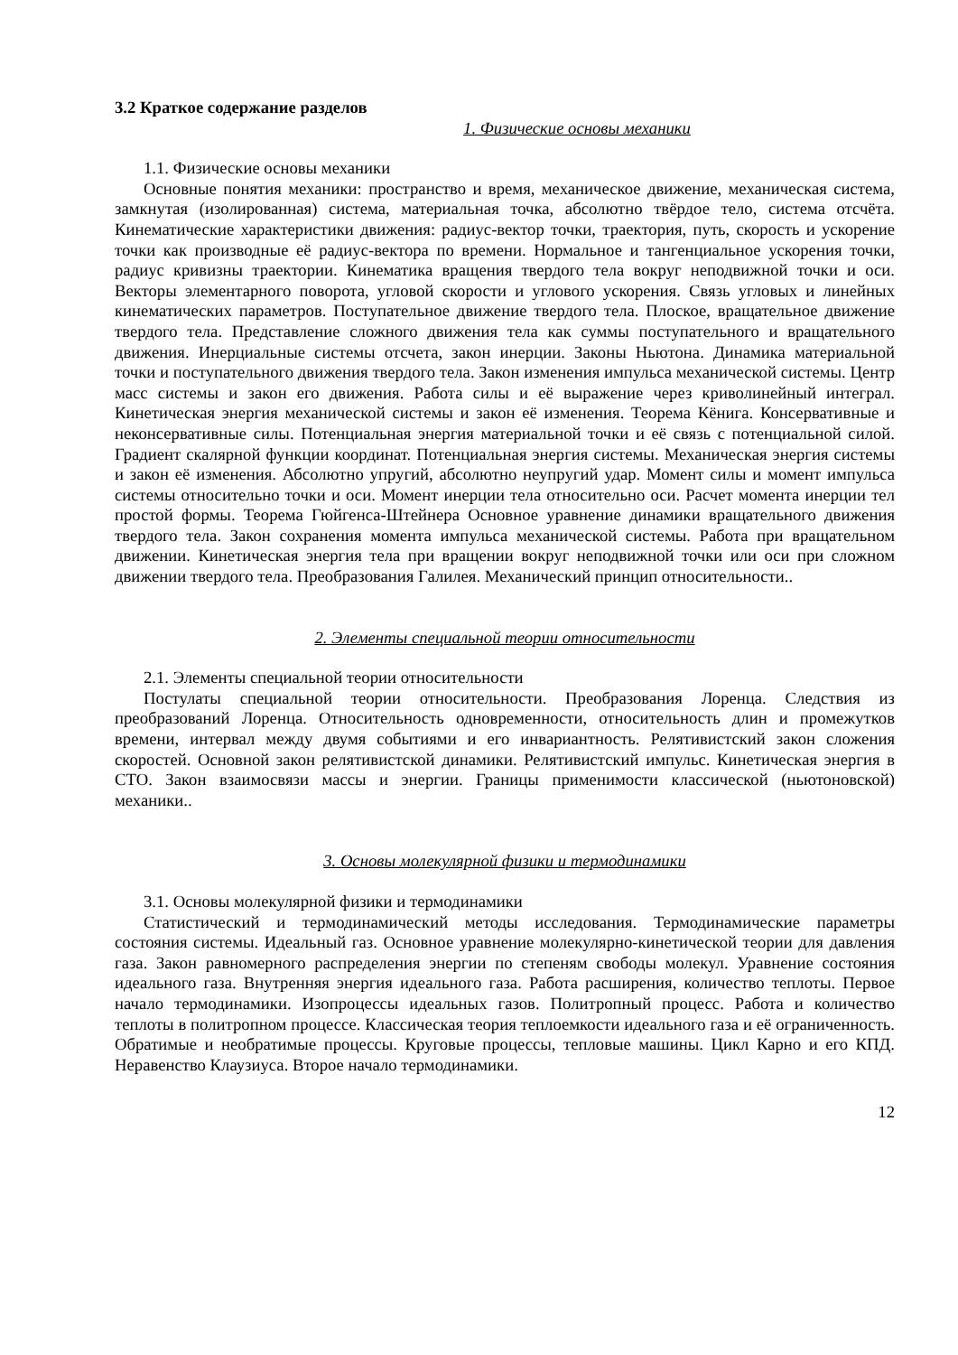3.2 Краткое содержание разделов
1. Физические основы механики
1.1. Физические основы механики
Основные понятия механики: пространство и время, механическое движение, механическая система, замкнутая (изолированная) система, материальная точка, абсолютно твёрдое тело, система отсчёта. Кинематические характеристики движения: радиус-вектор точки, траектория, путь, скорость и ускорение точки как производные её радиус-вектора по времени. Нормальное и тангенциальное ускорения точки, радиус кривизны траектории. Кинематика вращения твердого тела вокруг неподвижной точки и оси. Векторы элементарного поворота, угловой скорости и углового ускорения. Связь угловых и линейных кинематических параметров. Поступательное движение твердого тела. Плоское, вращательное движение твердого тела. Представление сложного движения тела как суммы поступательного и вращательного движения. Инерциальные системы отсчета, закон инерции. Законы Ньютона. Динамика материальной точки и поступательного движения твердого тела. Закон изменения импульса механической системы. Центр масс системы и закон его движения. Работа силы и её выражение через криволинейный интеграл. Кинетическая энергия механической системы и закон её изменения. Теорема Кёнига. Консервативные и неконсервативные силы. Потенциальная энергия материальной точки и её связь с потенциальной силой. Градиент скалярной функции координат. Потенциальная энергия системы. Механическая энергия системы и закон её изменения. Абсолютно упругий, абсолютно неупругий удар. Момент силы и момент импульса системы относительно точки и оси. Момент инерции тела относительно оси. Расчет момента инерции тел простой формы. Теорема Гюйгенса-Штейнера Основное уравнение динамики вращательного движения твердого тела. Закон сохранения момента импульса механической системы. Работа при вращательном движении. Кинетическая энергия тела при вращении вокруг неподвижной точки или оси при сложном движении твердого тела. Преобразования Галилея. Механический принцип относительности..
2. Элементы специальной теории относительности
2.1. Элементы специальной теории относительности
Постулаты специальной теории относительности. Преобразования Лоренца. Следствия из преобразований Лоренца. Относительность одновременности, относительность длин и промежутков времени, интервал между двумя событиями и его инвариантность. Релятивистский закон сложения скоростей. Основной закон релятивистской динамики. Релятивистский импульс. Кинетическая энергия в СТО. Закон взаимосвязи массы и энергии. Границы применимости классической (ньютоновской) механики..
3. Основы молекулярной физики и термодинамики
3.1. Основы молекулярной физики и термодинамики
Статистический и термодинамический методы исследования. Термодинамические параметры состояния системы. Идеальный газ. Основное уравнение молекулярно-кинетической теории для давления газа. Закон равномерного распределения энергии по степеням свободы молекул. Уравнение состояния идеального газа. Внутренняя энергия идеального газа. Работа расширения, количество теплоты. Первое начало термодинамики. Изопроцессы идеальных газов. Политропный процесс. Работа и количество теплоты в политропном процессе. Классическая теория теплоемкости идеального газа и её ограниченность. Обратимые и необратимые процессы. Круговые процессы, тепловые машины. Цикл Карно и его КПД. Неравенство Клаузиуса. Второе начало термодинамики.
12